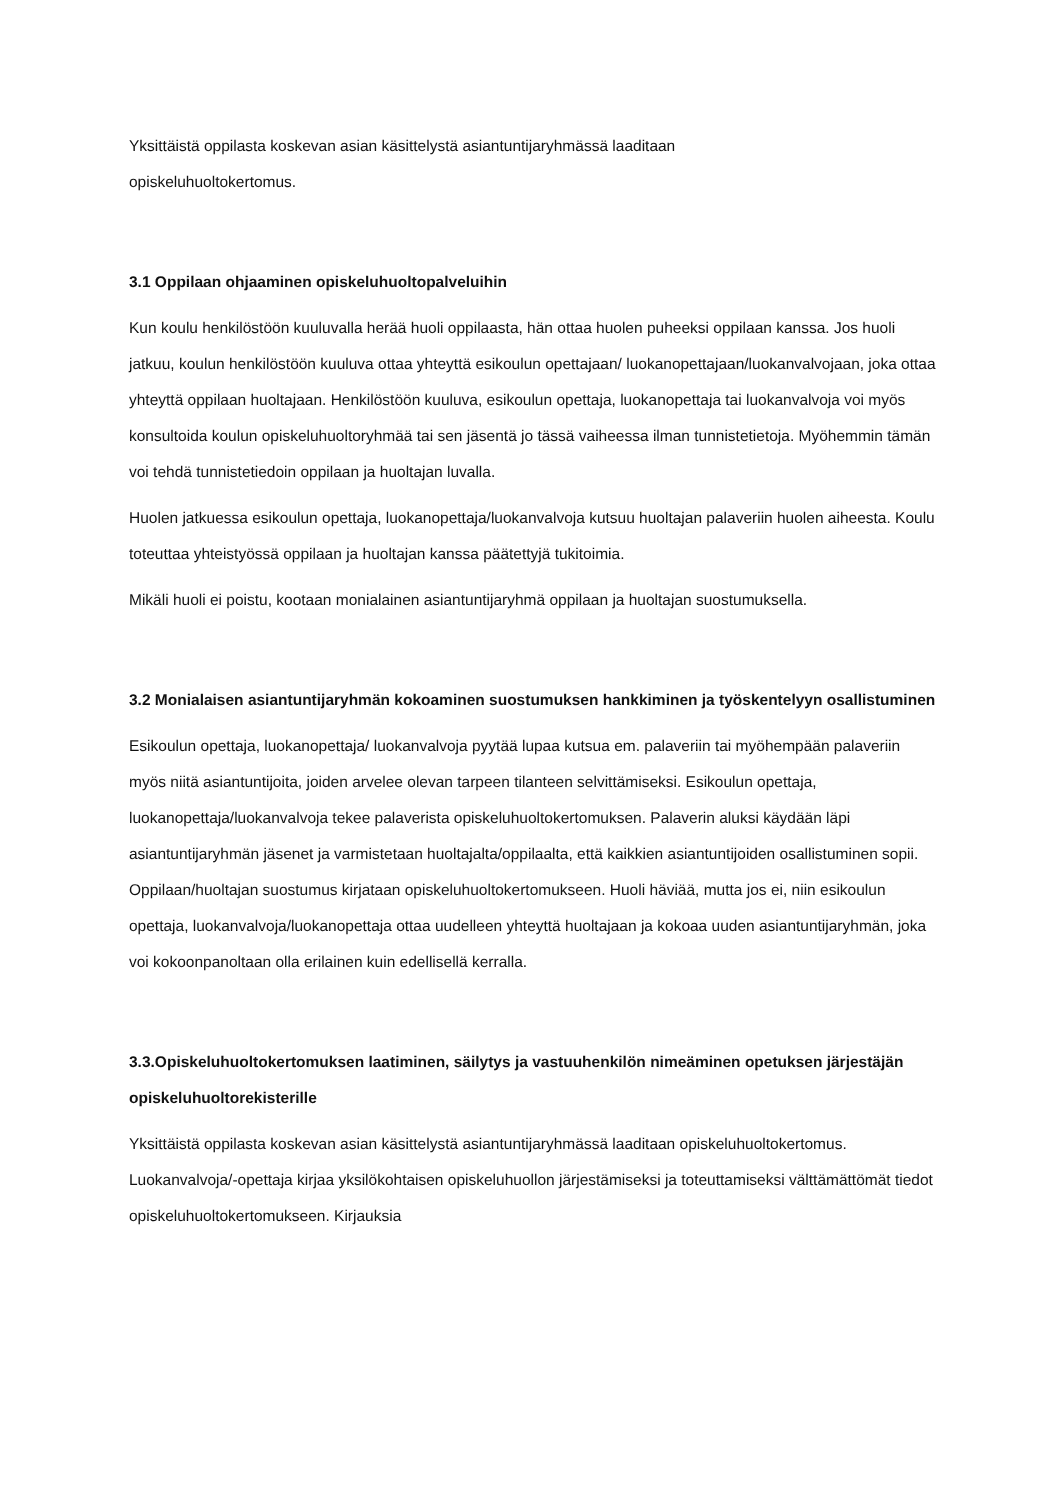Yksittäistä oppilasta koskevan asian käsittelystä asiantuntijaryhmässä laaditaan
opiskeluhuoltokertomus.
3.1 Oppilaan ohjaaminen opiskeluhuoltopalveluihin
Kun koulu henkilöstöön kuuluvalla herää huoli oppilaasta, hän ottaa huolen puheeksi oppilaan kanssa. Jos huoli jatkuu, koulun henkilöstöön kuuluva ottaa yhteyttä esikoulun opettajaan/ luokanopettajaan/luokanvalvojaan, joka ottaa yhteyttä oppilaan huoltajaan. Henkilöstöön kuuluva, esikoulun opettaja, luokanopettaja tai luokanvalvoja voi myös konsultoida koulun opiskeluhuoltoryhmää tai sen jäsentä jo tässä vaiheessa ilman tunnistetietoja. Myöhemmin tämän voi tehdä tunnistetiedoin oppilaan ja huoltajan luvalla.
Huolen jatkuessa esikoulun opettaja, luokanopettaja/luokanvalvoja kutsuu huoltajan palaveriin huolen aiheesta. Koulu toteuttaa yhteistyössä oppilaan ja huoltajan kanssa päätettyjä tukitoimia.
Mikäli huoli ei poistu, kootaan monialainen asiantuntijaryhmä oppilaan ja huoltajan suostumuksella.
3.2 Monialaisen asiantuntijaryhmän kokoaminen suostumuksen hankkiminen ja työskentelyyn osallistuminen
Esikoulun opettaja, luokanopettaja/ luokanvalvoja pyytää lupaa kutsua em. palaveriin tai myöhempään palaveriin myös niitä asiantuntijoita, joiden arvelee olevan tarpeen tilanteen selvittämiseksi. Esikoulun opettaja, luokanopettaja/luokanvalvoja tekee palaverista opiskeluhuoltokertomuksen. Palaverin aluksi käydään läpi asiantuntijaryhmän jäsenet ja varmistetaan huoltajalta/oppilaalta, että kaikkien asiantuntijoiden osallistuminen sopii. Oppilaan/huoltajan suostumus kirjataan opiskeluhuoltokertomukseen. Huoli häviää, mutta jos ei, niin esikoulun opettaja, luokanvalvoja/luokanopettaja ottaa uudelleen yhteyttä huoltajaan ja kokoaa uuden asiantuntijaryhmän, joka voi kokoonpanoltaan olla erilainen kuin edellisellä kerralla.
3.3.Opiskeluhuoltokertomuksen laatiminen, säilytys ja vastuuhenkilön nimeäminen opetuksen järjestäjän opiskeluhuoltorekisterille
Yksittäistä oppilasta koskevan asian käsittelystä asiantuntijaryhmässä laaditaan opiskeluhuoltokertomus. Luokanvalvoja/-opettaja kirjaa yksilökohtaisen opiskeluhuollon järjestämiseksi ja toteuttamiseksi välttämättömät tiedot opiskeluhuoltokertomukseen. Kirjauksia